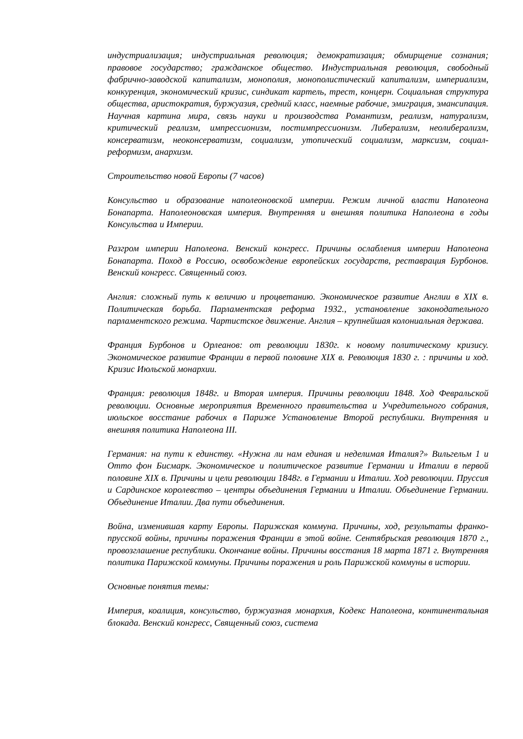индустриализация; индустриальная революция; демократизация; обмирщение сознания; правовое государство; гражданское общество. Индустриальная революция, свободный фабрично-заводской капитализм, монополия, монополистический капитализм, империализм, конкуренция, экономический кризис, синдикат картель, трест, концерн. Социальная структура общества, аристократия, буржуазия, средний класс, наемные рабочие, эмиграция, эмансипация. Научная картина мира, связь науки и производства Романтизм, реализм, натурализм, критический реализм, импрессионизм, постимпрессионизм. Либерализм, неолиберализм, консерватизм, неоконсерватизм, социализм, утопический социализм, марксизм, социал-реформизм, анархизм.
Строительство новой Европы (7 часов)
Консульство и образование наполеоновской империи. Режим личной власти Наполеона Бонапарта. Наполеоновская империя. Внутренняя и внешняя политика Наполеона в годы Консульства и Империи.
Разгром империи Наполеона. Венский конгресс. Причины ослабления империи Наполеона Бонапарта. Поход в Россию, освобождение европейских государств, реставрация Бурбонов. Венский конгресс. Священный союз.
Англия: сложный путь к величию и процветанию. Экономическое развитие Англии в XIX в. Политическая борьба. Парламентская реформа 1932., установление законодательного парламентского режима. Чартистское движение. Англия – крупнейшая колониальная держава.
Франция Бурбонов и Орлеанов: от революции 1830г. к новому политическому кризису. Экономическое развитие Франции в первой половине XIX в. Революция 1830 г. : причины и ход. Кризис Июльской монархии.
Франция: революция 1848г. и Вторая империя. Причины революции 1848. Ход Февральской революции. Основные мероприятия Временного правительства и Учредительного собрания, июльское восстание рабочих в Париже Установление Второй республики. Внутренняя и внешняя политика Наполеона III.
Германия: на пути к единству. «Нужна ли нам единая и неделимая Италия?» Вильгельм 1 и Отто фон Бисмарк. Экономическое и политическое развитие Германии и Италии в первой половине XIX в. Причины и цели революции 1848г. в Германии и Италии. Ход революции. Пруссия и Сардинское королевство – центры объединения Германии и Италии. Объединение Германии. Объединение Италии. Два пути объединения.
Война, изменившая карту Европы. Парижская коммуна. Причины, ход, результаты франко-прусской войны, причины поражения Франции в этой войне. Сентябрьская революция 1870 г., провозглашение республики. Окончание войны. Причины восстания 18 марта 1871 г. Внутренняя политика Парижской коммуны. Причины поражения и роль Парижской коммуны в истории.
Основные понятия темы:
Империя, коалиция, консульство, буржуазная монархия, Кодекс Наполеона, континентальная блокада. Венский конгресс, Священный союз, система